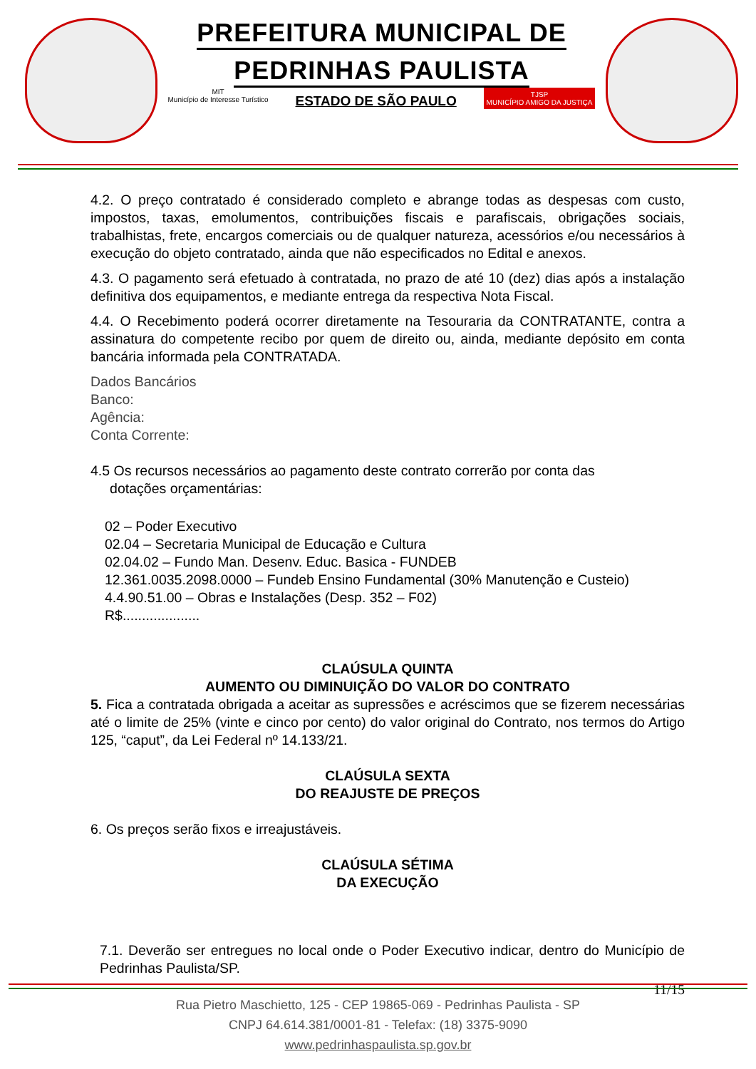PREFEITURA MUNICIPAL DE
PEDRINHAS PAULISTA
MIT
Município de Interesse Turístico ESTADO DE SÃO PAULO TJSP
MUNICÍPIO AMIGO DA JUSTIÇA
4.2. O preço contratado é considerado completo e abrange todas as despesas com custo, impostos, taxas, emolumentos, contribuições fiscais e parafiscais, obrigações sociais, trabalhistas, frete, encargos comerciais ou de qualquer natureza, acessórios e/ou necessários à execução do objeto contratado, ainda que não especificados no Edital e anexos.
4.3. O pagamento será efetuado à contratada, no prazo de até 10 (dez) dias após a instalação definitiva dos equipamentos, e mediante entrega da respectiva Nota Fiscal.
4.4. O Recebimento poderá ocorrer diretamente na Tesouraria da CONTRATANTE, contra a assinatura do competente recibo por quem de direito ou, ainda, mediante depósito em conta bancária informada pela CONTRATADA.
Dados Bancários
Banco:
Agência:
Conta Corrente:
4.5 Os recursos necessários ao pagamento deste contrato correrão por conta das
dotações orçamentárias:
02 – Poder Executivo
02.04 – Secretaria Municipal de Educação e Cultura
02.04.02 – Fundo Man. Desenv. Educ. Basica - FUNDEB
12.361.0035.2098.0000 – Fundeb Ensino Fundamental (30% Manutenção e Custeio)
4.4.90.51.00 – Obras e Instalações (Desp. 352 – F02)
R$....................
CLAÚSULA QUINTA
AUMENTO OU DIMINUIÇÃO DO VALOR DO CONTRATO
5. Fica a contratada obrigada a aceitar as supressões e acréscimos que se fizerem necessárias até o limite de 25% (vinte e cinco por cento) do valor original do Contrato, nos termos do Artigo 125, “caput”, da Lei Federal nº 14.133/21.
CLAÚSULA SEXTA
DO REAJUSTE DE PREÇOS
6. Os preços serão fixos e irreajustáveis.
CLAÚSULA SÉTIMA
DA EXECUÇÃO
7.1. Deverão ser entregues no local onde o Poder Executivo indicar, dentro do Município de Pedrinhas Paulista/SP.
11/15
Rua Pietro Maschietto, 125 - CEP 19865-069 - Pedrinhas Paulista - SP
CNPJ 64.614.381/0001-81 - Telefax: (18) 3375-9090
www.pedrinhaspaulista.sp.gov.br